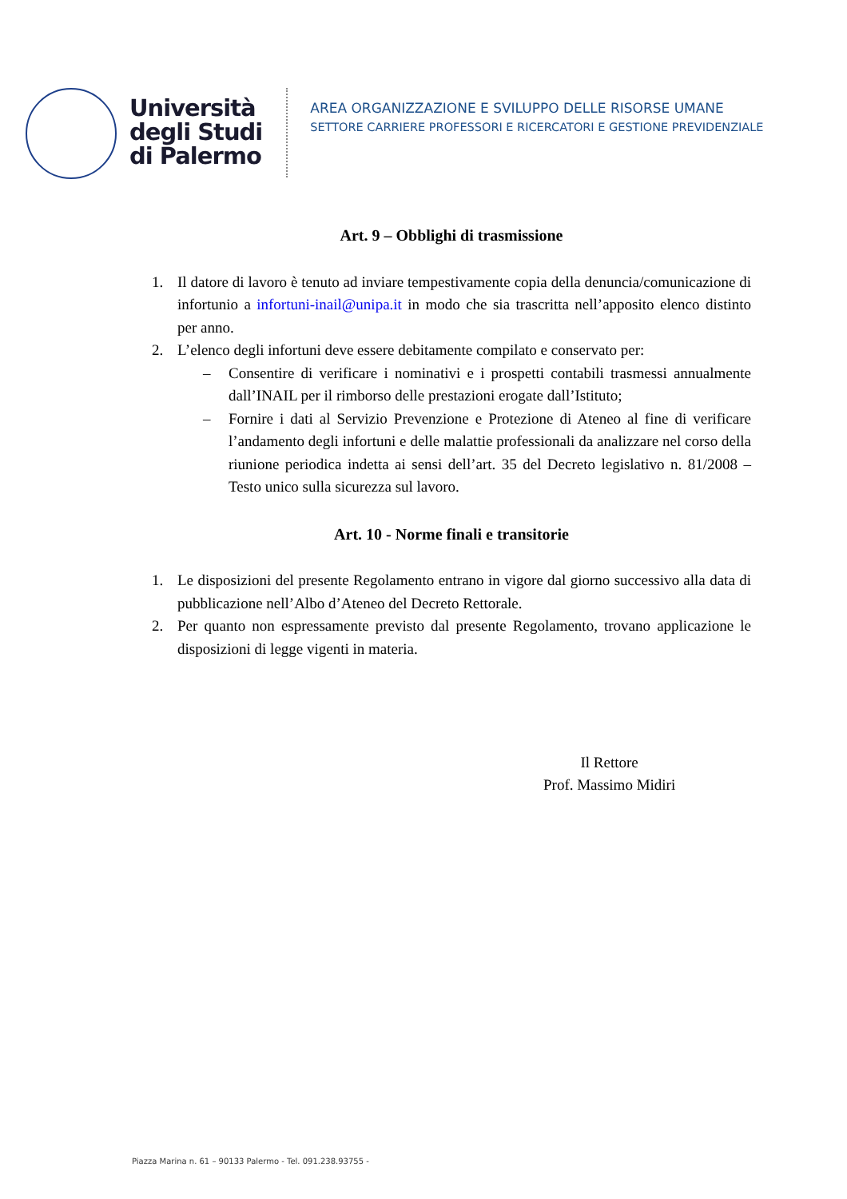Università
degli Studi
di Palermo
AREA ORGANIZZAZIONE E SVILUPPO DELLE RISORSE UMANE
SETTORE CARRIERE PROFESSORI E RICERCATORI E GESTIONE PREVIDENZIALE
Art. 9 – Obblighi di trasmissione
1. Il datore di lavoro è tenuto ad inviare tempestivamente copia della denuncia/comunicazione di infortunio a infortuni-inail@unipa.it in modo che sia trascritta nell’apposito elenco distinto per anno.
2. L’elenco degli infortuni deve essere debitamente compilato e conservato per:
– Consentire di verificare i nominativi e i prospetti contabili trasmessi annualmente dall’INAIL per il rimborso delle prestazioni erogate dall’Istituto;
– Fornire i dati al Servizio Prevenzione e Protezione di Ateneo al fine di verificare l’andamento degli infortuni e delle malattie professionali da analizzare nel corso della riunione periodica indetta ai sensi dell’art. 35 del Decreto legislativo n. 81/2008 – Testo unico sulla sicurezza sul lavoro.
Art. 10 - Norme finali e transitorie
1. Le disposizioni del presente Regolamento entrano in vigore dal giorno successivo alla data di pubblicazione nell’Albo d’Ateneo del Decreto Rettorale.
2. Per quanto non espressamente previsto dal presente Regolamento, trovano applicazione le disposizioni di legge vigenti in materia.
Il Rettore
Prof. Massimo Midiri
Piazza Marina n. 61 – 90133 Palermo - Tel. 091.238.93755 -